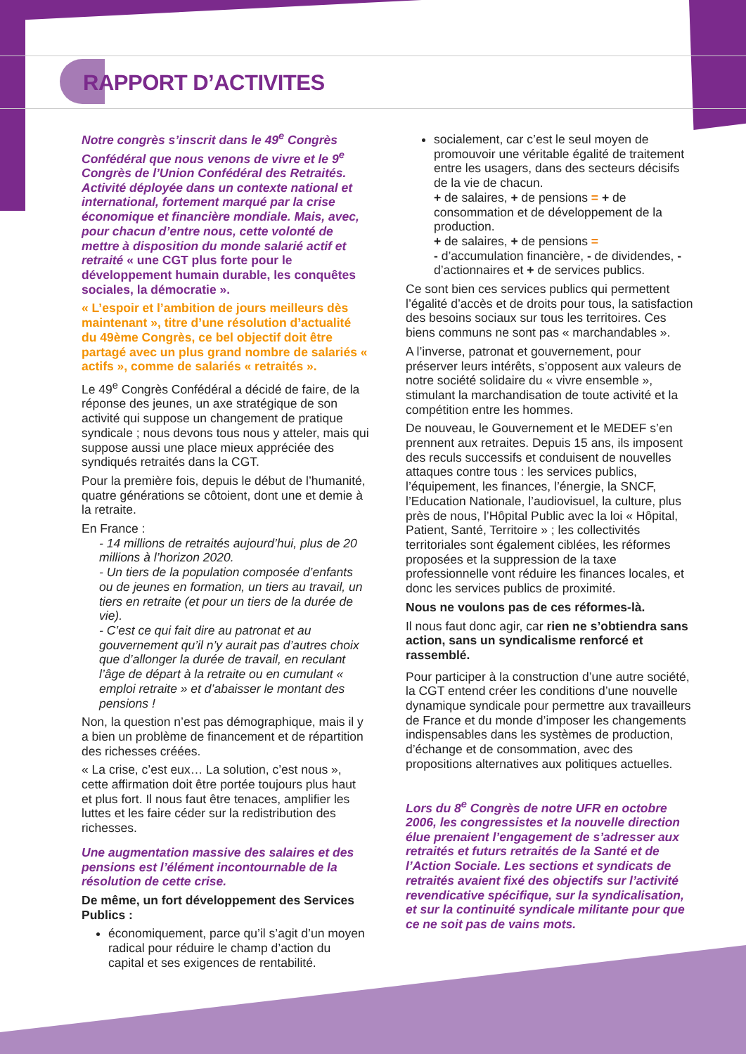RAPPORT D’ACTIVITES
Notre congrès s’inscrit dans le 49<sup>e</sup> Congrès Confédéral que nous venons de vivre et le 9<sup>e</sup> Congrès de l’Union Confédéral des Retraités. Activité déployée dans un contexte national et international, fortement marqué par la crise économique et financière mondiale. Mais, avec, pour chacun d’entre nous, cette volonté de mettre à disposition du monde salarié actif et retraité « une CGT plus forte pour le développement humain durable, les conquêtes sociales, la démocratie ».
« L’espoir et l’ambition de jours meilleurs dès maintenant », titre d’une résolution d’actualité du 49ème Congrès, ce bel objectif doit être partagé avec un plus grand nombre de salariés « actifs », comme de salariés « retraités ».
Le 49<sup>e</sup> Congrès Confédéral a décidé de faire, de la réponse des jeunes, un axe stratégique de son activité qui suppose un changement de pratique syndicale ; nous devons tous nous y atteler, mais qui suppose aussi une place mieux appréciée des syndiqués retraités dans la CGT.
Pour la première fois, depuis le début de l’humanité, quatre générations se côtoient, dont une et demie à la retraite.
En France :
- 14 millions de retraités aujourd’hui, plus de 20 millions à l’horizon 2020.
- Un tiers de la population composée d’enfants ou de jeunes en formation, un tiers au travail, un tiers en retraite (et pour un tiers de la durée de vie).
- C’est ce qui fait dire au patronat et au gouvernement qu’il n’y aurait pas d’autres choix que d’allonger la durée de travail, en reculant l’âge de départ à la retraite ou en cumulant « emploi retraite » et d’abaisser le montant des pensions !
Non, la question n’est pas démographique, mais il y a bien un problème de financement et de répartition des richesses créées.
« La crise, c’est eux… La solution, c’est nous », cette affirmation doit être portée toujours plus haut et plus fort. Il nous faut être tenaces, amplifier les luttes et les faire céder sur la redistribution des richesses.
Une augmentation massive des salaires et des pensions est l’élément incontournable de la résolution de cette crise.
De même, un fort développement des Services Publics :
économiquement, parce qu’il s’agit d’un moyen radical pour réduire le champ d’action du capital et ses exigences de rentabilité.
socialement, car c’est le seul moyen de promouvoir une véritable égalité de traitement entre les usagers, dans des secteurs décisifs de la vie de chacun.
+ de salaires, + de pensions = + de consommation et de développement de la production.
+ de salaires, + de pensions =
- d’accumulation financière, - de dividendes, - d’actionnaires et + de services publics.
Ce sont bien ces services publics qui permettent l’égalité d’accès et de droits pour tous, la satisfaction des besoins sociaux sur tous les territoires. Ces biens communs ne sont pas « marchandables ».
A l’inverse, patronat et gouvernement, pour préserver leurs intérêts, s’opposent aux valeurs de notre société solidaire du « vivre ensemble », stimulant la marchandisation de toute activité et la compétition entre les hommes.
De nouveau, le Gouvernement et le MEDEF s’en prennent aux retraites. Depuis 15 ans, ils imposent des reculs successifs et conduisent de nouvelles attaques contre tous : les services publics, l’équipement, les finances, l’énergie, la SNCF, l’Education Nationale, l’audiovisuel, la culture, plus près de nous, l’Hôpital Public avec la loi « Hôpital, Patient, Santé, Territoire » ; les collectivités territoriales sont également ciblées, les réformes proposées et la suppression de la taxe professionnelle vont réduire les finances locales, et donc les services publics de proximité.
Nous ne voulons pas de ces réformes-là.
Il nous faut donc agir, car rien ne s’obtiendra sans action, sans un syndicalisme renforcé et rassemblé.
Pour participer à la construction d’une autre société, la CGT entend créer les conditions d’une nouvelle dynamique syndicale pour permettre aux travailleurs de France et du monde d’imposer les changements indispensables dans les systèmes de production, d’échange et de consommation, avec des propositions alternatives aux politiques actuelles.
Lors du 8<sup>e</sup> Congrès de notre UFR en octobre 2006, les congressistes et la nouvelle direction élue prenaient l’engagement de s’adresser aux retraités et futurs retraités de la Santé et de l’Action Sociale. Les sections et syndicats de retraités avaient fixé des objectifs sur l’activité revendicative spécifique, sur la syndicalisation, et sur la continuité syndicale militante pour que ce ne soit pas de vains mots.